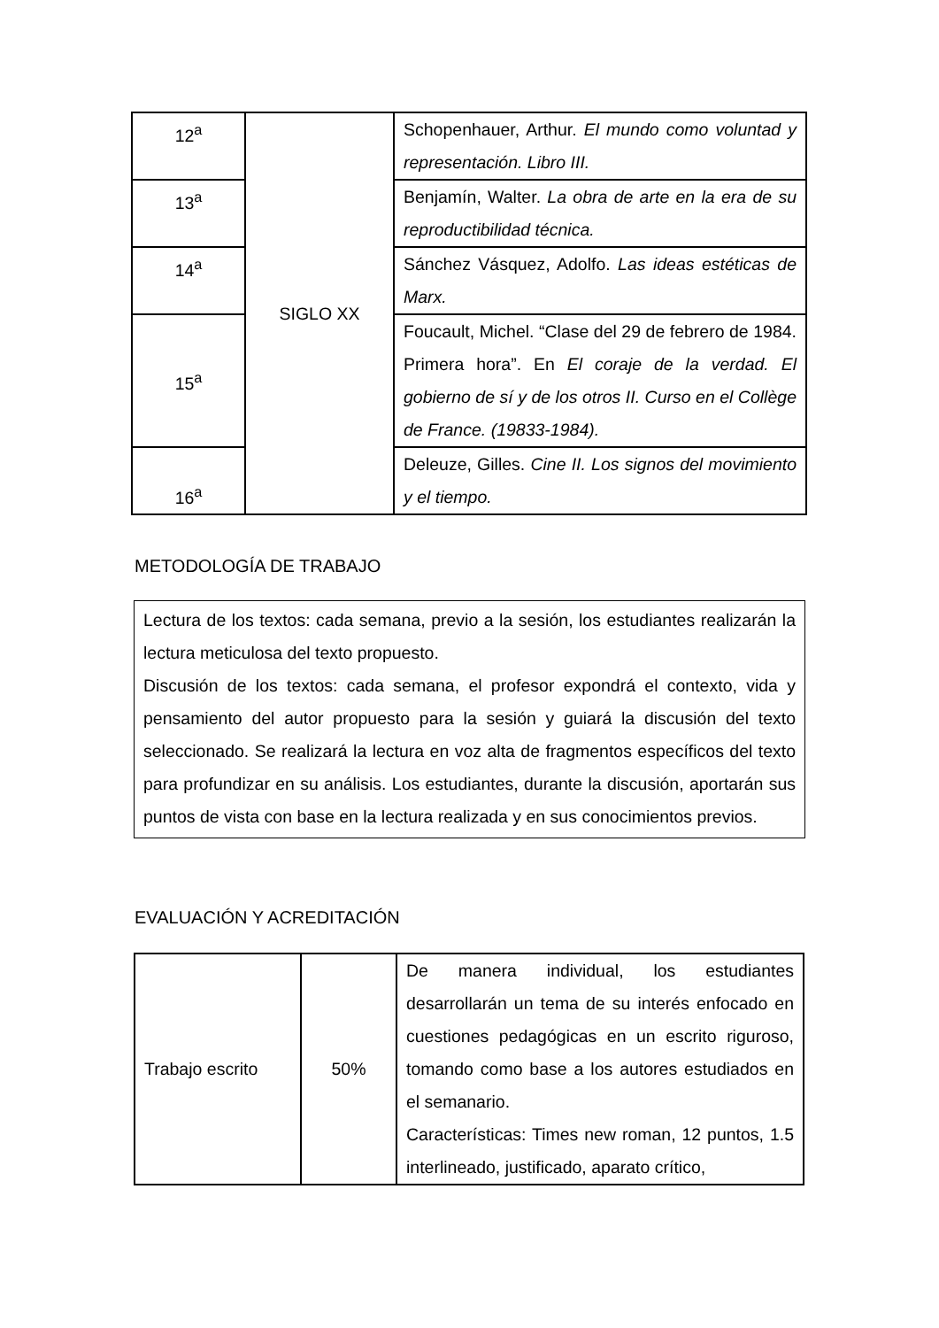| 12<sup>a</sup> | SIGLO XX | Schopenhauer, Arthur. El mundo como voluntad y representación. Libro III. |
| 13<sup>a</sup> | | Benjamín, Walter. La obra de arte en la era de su reproductibilidad técnica. |
| 14<sup>a</sup> | | Sánchez Vásquez, Adolfo. Las ideas estéticas de Marx. |
| 15<sup>a</sup> | | Foucault, Michel. “Clase del 29 de febrero de 1984. Primera hora”. En El coraje de la verdad. El gobierno de sí y de los otros II. Curso en el Collège de France. (19833-1984). |
| 16<sup>a</sup> | | Deleuze, Gilles. Cine II. Los signos del movimiento y el tiempo. |
METODOLOGÍA DE TRABAJO
Lectura de los textos: cada semana, previo a la sesión, los estudiantes realizarán la lectura meticulosa del texto propuesto.
Discusión de los textos: cada semana, el profesor expondrá el contexto, vida y pensamiento del autor propuesto para la sesión y guiará la discusión del texto seleccionado. Se realizará la lectura en voz alta de fragmentos específicos del texto para profundizar en su análisis. Los estudiantes, durante la discusión, aportarán sus puntos de vista con base en la lectura realizada y en sus conocimientos previos.
EVALUACIÓN Y ACREDITACIÓN
| Trabajo escrito | 50% | De manera individual, los estudiantes desarrollarán un tema de su interés enfocado en cuestiones pedagógicas en un escrito riguroso, tomando como base a los autores estudiados en el semanario. Características: Times new roman, 12 puntos, 1.5 interlineado, justificado, aparato crítico, |